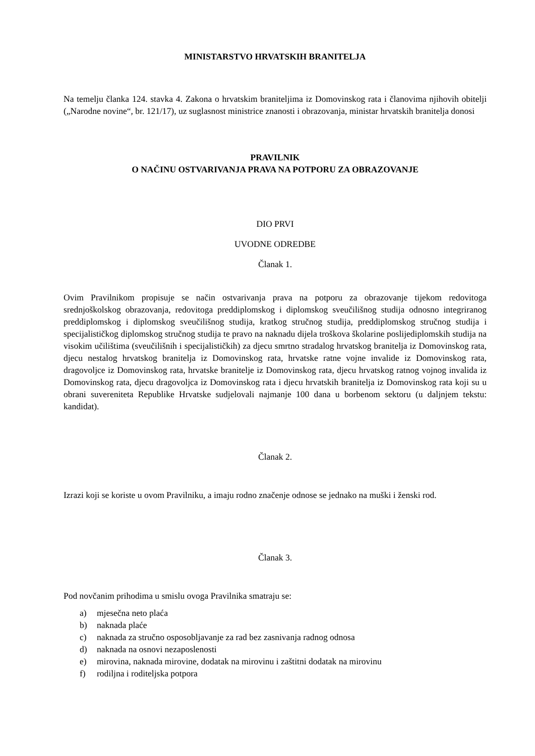MINISTARSTVO HRVATSKIH BRANITELJA
Na temelju članka 124. stavka 4. Zakona o hrvatskim braniteljima iz Domovinskog rata i članovima njihovih obitelji („Narodne novine“, br. 121/17), uz suglasnost ministrice znanosti i obrazovanja, ministar hrvatskih branitelja donosi
PRAVILNIK
O NAČINU OSTVARIVANJA PRAVA NA POTPORU ZA OBRAZOVANJE
DIO PRVI
UVODNE ODREDBE
Članak 1.
Ovim Pravilnikom propisuje se način ostvarivanja prava na potporu za obrazovanje tijekom redovitoga srednjoškolskog obrazovanja, redovitoga preddiplomskog i diplomskog sveučilišnog studija odnosno integriranog preddiplomskog i diplomskog sveučilišnog studija, kratkog stručnog studija, preddiplomskog stručnog studija i specijalističkog diplomskog stručnog studija te pravo na naknadu dijela troškova školarine poslijediplomskih studija na visokim učilištima (sveučilišnih i specijalističkih) za djecu smrtno stradalog hrvatskog branitelja iz Domovinskog rata, djecu nestalog hrvatskog branitelja iz Domovinskog rata, hrvatske ratne vojne invalide iz Domovinskog rata, dragovoljce iz Domovinskog rata, hrvatske branitelje iz Domovinskog rata, djecu hrvatskog ratnog vojnog invalida iz Domovinskog rata, djecu dragovoljca iz Domovinskog rata i djecu hrvatskih branitelja iz Domovinskog rata koji su u obrani suvereniteta Republike Hrvatske sudjelovali najmanje 100 dana u borbenom sektoru (u daljnjem tekstu: kandidat).
Članak 2.
Izrazi koji se koriste u ovom Pravilniku, a imaju rodno značenje odnose se jednako na muški i ženski rod.
Članak 3.
Pod novčanim prihodima u smislu ovoga Pravilnika smatraju se:
a) mjesečna neto plaća
b) naknada plaće
c) naknada za stručno osposobljavanje za rad bez zasnivanja radnog odnosa
d) naknada na osnovi nezaposlenosti
e) mirovina, naknada mirovine, dodatak na mirovinu i zaštitni dodatak na mirovinu
f) rodiljna i roditeljska potpora